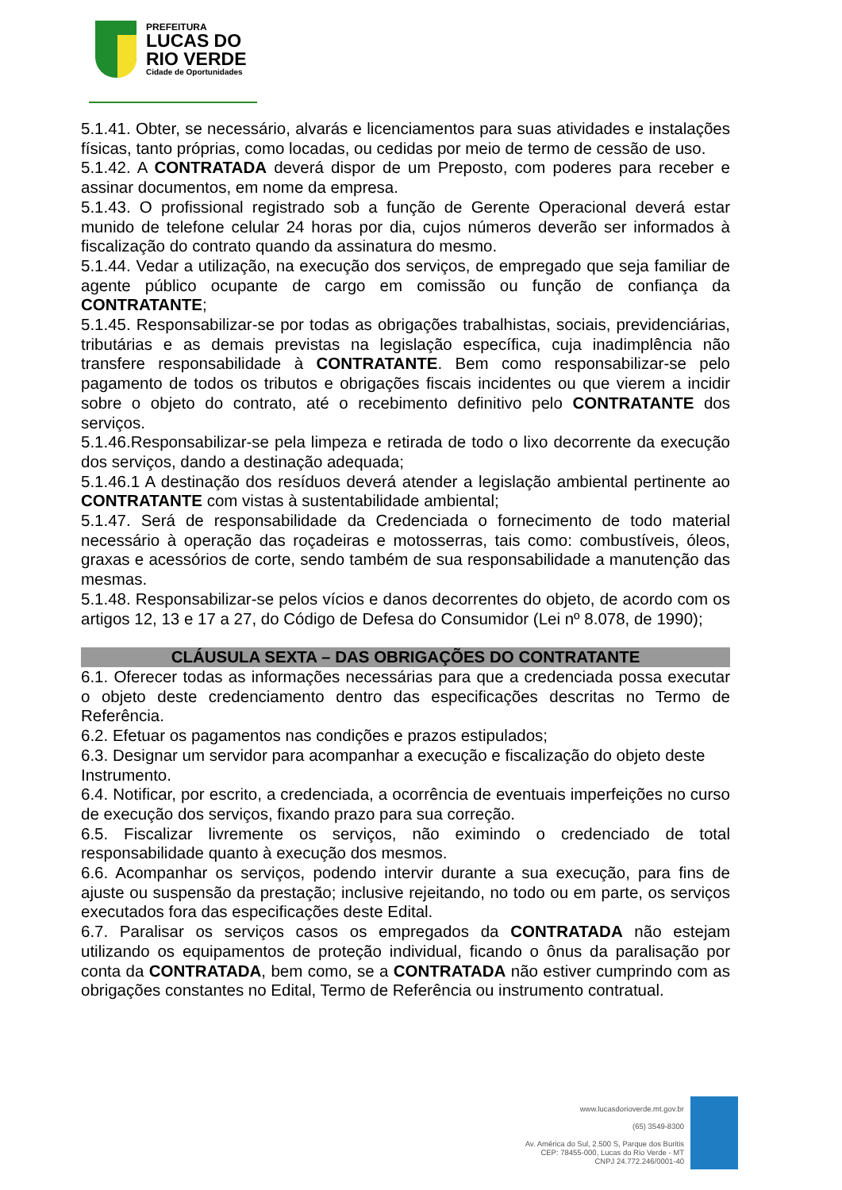PREFEITURA
LUCAS DO
RIO VERDE
Cidade de Oportunidades
5.1.41. Obter, se necessário, alvarás e licenciamentos para suas atividades e instalações físicas, tanto próprias, como locadas, ou cedidas por meio de termo de cessão de uso.
5.1.42. A CONTRATADA deverá dispor de um Preposto, com poderes para receber e assinar documentos, em nome da empresa.
5.1.43. O profissional registrado sob a função de Gerente Operacional deverá estar munido de telefone celular 24 horas por dia, cujos números deverão ser informados à fiscalização do contrato quando da assinatura do mesmo.
5.1.44. Vedar a utilização, na execução dos serviços, de empregado que seja familiar de agente público ocupante de cargo em comissão ou função de confiança da CONTRATANTE;
5.1.45. Responsabilizar-se por todas as obrigações trabalhistas, sociais, previdenciárias, tributárias e as demais previstas na legislação específica, cuja inadimplência não transfere responsabilidade à CONTRATANTE. Bem como responsabilizar-se pelo pagamento de todos os tributos e obrigações fiscais incidentes ou que vierem a incidir sobre o objeto do contrato, até o recebimento definitivo pelo CONTRATANTE dos serviços.
5.1.46.Responsabilizar-se pela limpeza e retirada de todo o lixo decorrente da execução dos serviços, dando a destinação adequada;
5.1.46.1 A destinação dos resíduos deverá atender a legislação ambiental pertinente ao CONTRATANTE com vistas à sustentabilidade ambiental;
5.1.47. Será de responsabilidade da Credenciada o fornecimento de todo material necessário à operação das roçadeiras e motosserras, tais como: combustíveis, óleos, graxas e acessórios de corte, sendo também de sua responsabilidade a manutenção das mesmas.
5.1.48. Responsabilizar-se pelos vícios e danos decorrentes do objeto, de acordo com os artigos 12, 13 e 17 a 27, do Código de Defesa do Consumidor (Lei nº 8.078, de 1990);
CLÁUSULA SEXTA – DAS OBRIGAÇÕES DO CONTRATANTE
6.1. Oferecer todas as informações necessárias para que a credenciada possa executar o objeto deste credenciamento dentro das especificações descritas no Termo de Referência.
6.2. Efetuar os pagamentos nas condições e prazos estipulados;
6.3. Designar um servidor para acompanhar a execução e fiscalização do objeto deste Instrumento.
6.4. Notificar, por escrito, a credenciada, a ocorrência de eventuais imperfeições no curso de execução dos serviços, fixando prazo para sua correção.
6.5. Fiscalizar livremente os serviços, não eximindo o credenciado de total responsabilidade quanto à execução dos mesmos.
6.6. Acompanhar os serviços, podendo intervir durante a sua execução, para fins de ajuste ou suspensão da prestação; inclusive rejeitando, no todo ou em parte, os serviços executados fora das especificações deste Edital.
6.7. Paralisar os serviços casos os empregados da CONTRATADA não estejam utilizando os equipamentos de proteção individual, ficando o ônus da paralisação por conta da CONTRATADA, bem como, se a CONTRATADA não estiver cumprindo com as obrigações constantes no Edital, Termo de Referência ou instrumento contratual.
www.lucasdorioverde.mt.gov.br
(65) 3549-8300
Av. América do Sul, 2.500 S, Parque dos Buritis
CEP: 78455-000, Lucas do Rio Verde - MT
CNPJ 24.772.246/0001-40